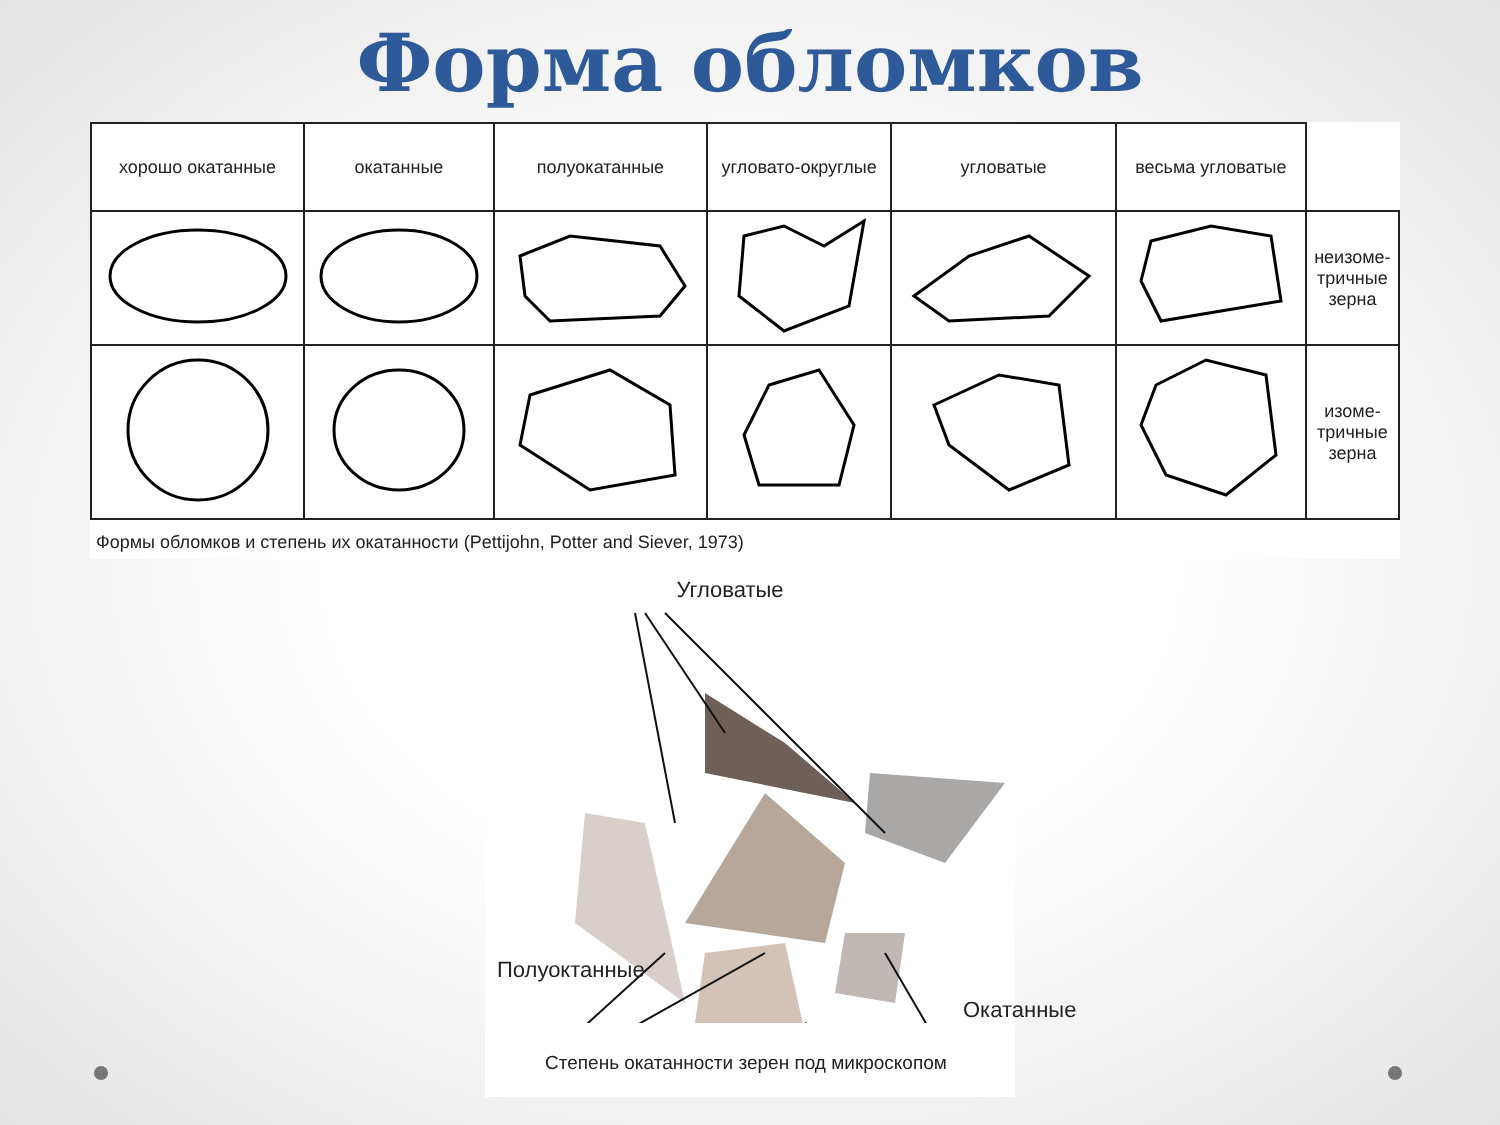Форма обломков
| хорошо окатанные | окатанные | полуокатанные | угловато-округлые | угловатые | весьма угловатые | |
| | | | | | | неизоме- тричные зерна |
| | | | | | | изоме- тричные зерна |
Формы обломков и степень их окатанности (Pettijohn, Potter and Siever, 1973)
Угловатые
Полуоктанные
Окатанные
Степень окатанности зерен под микроскопом